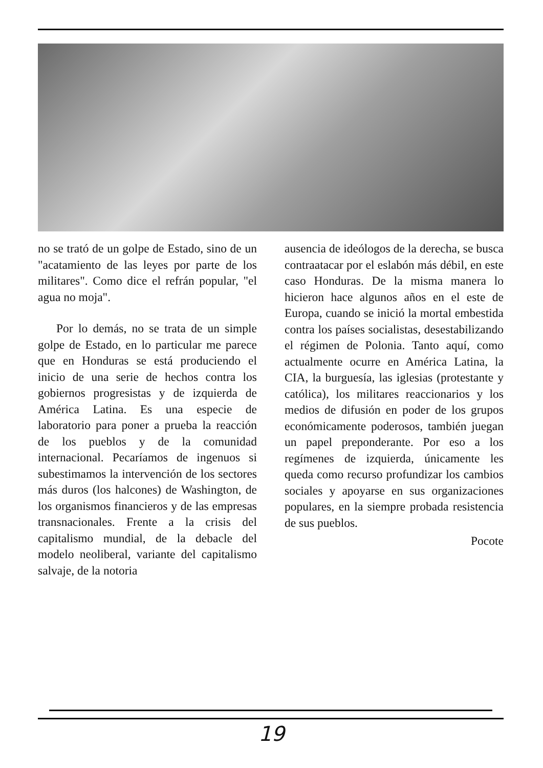no se trató de un golpe de Estado, sino de un "acatamiento de las leyes por parte de los militares". Como dice el refrán popular, "el agua no moja".
Por lo demás, no se trata de un simple golpe de Estado, en lo particular me parece que en Honduras se está produciendo el inicio de una serie de hechos contra los gobiernos progresistas y de izquierda de América Latina. Es una especie de laboratorio para poner a prueba la reacción de los pueblos y de la comunidad internacional. Pecaríamos de ingenuos si subestimamos la intervención de los sectores más duros (los halcones) de Washington, de los organismos financieros y de las empresas transnacionales. Frente a la crisis del capitalismo mundial, de la debacle del modelo neoliberal, variante del capitalismo salvaje, de la notoria
ausencia de ideólogos de la derecha, se busca contraatacar por el eslabón más débil, en este caso Honduras. De la misma manera lo hicieron hace algunos años en el este de Europa, cuando se inició la mortal embestida contra los países socialistas, desestabilizando el régimen de Polonia. Tanto aquí, como actualmente ocurre en América Latina, la CIA, la burguesía, las iglesias (protestante y católica), los militares reaccionarios y los medios de difusión en poder de los grupos económicamente poderosos, también juegan un papel preponderante. Por eso a los regímenes de izquierda, únicamente les queda como recurso profundizar los cambios sociales y apoyarse en sus organizaciones populares, en la siempre probada resistencia de sus pueblos.
Pocote
19